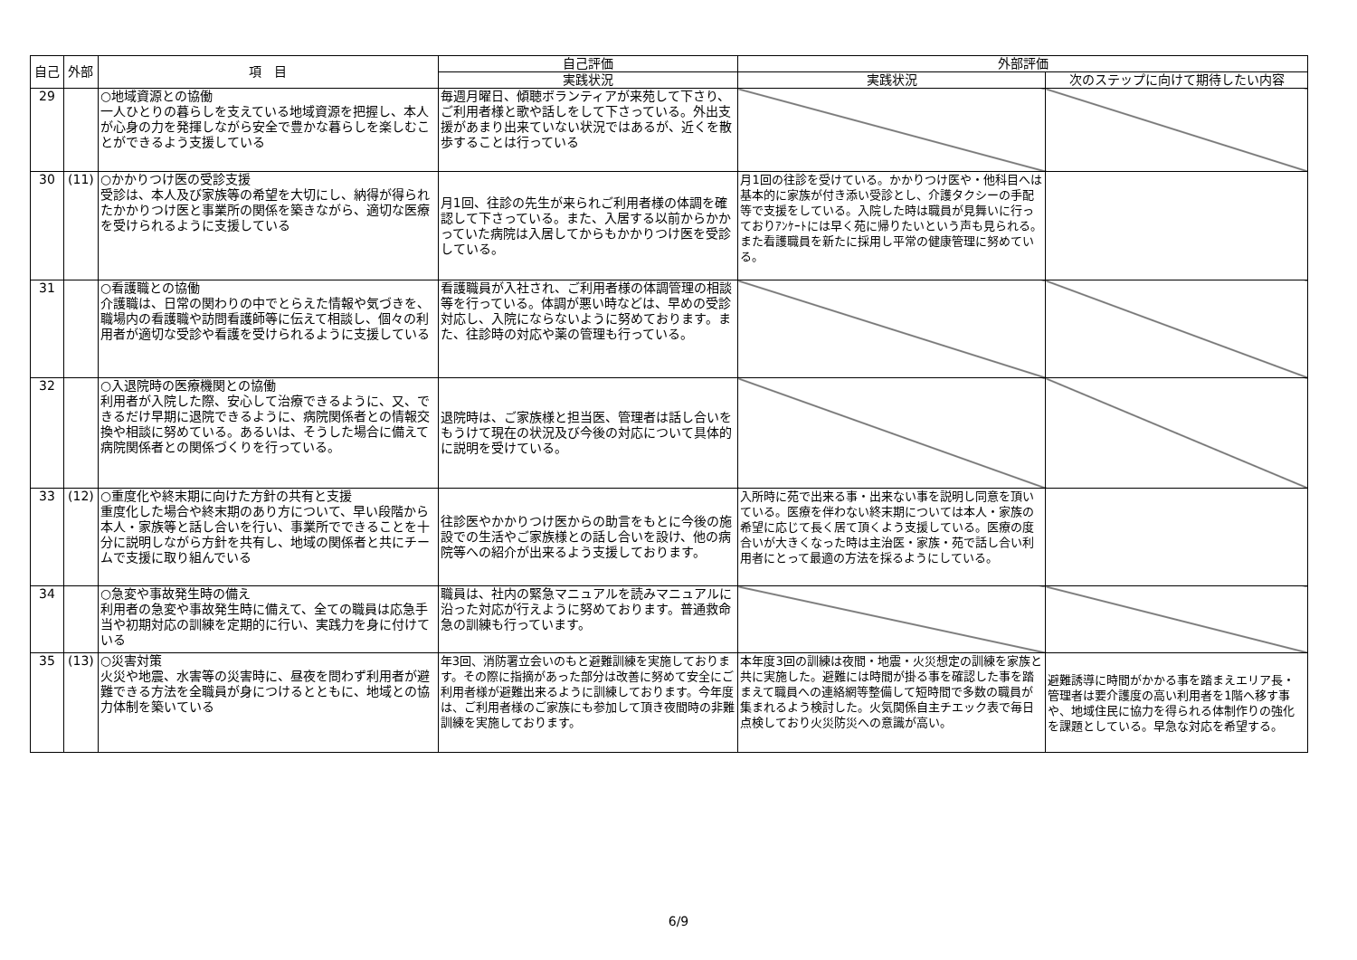| 自己 | 外部 | 項 目 | 自己評価 | 外部評価 | |
| --- | --- | --- | --- | --- | --- |
| | | | 実践状況 | 実践状況 | 次のステップに向けて期待したい内容 |
| 29 | | ○地域資源との協働 一人ひとりの暮らしを支えている地域資源を把握し、本人が心身の力を発揮しながら安全で豊かな暮らしを楽しむことができるよう支援している | 毎週月曜日、傾聴ボランティアが来苑して下さり、ご利用者様と歌や話しをして下さっている。外出支援があまり出来ていない状況ではあるが、近くを散歩することは行っている | | |
| 30 | (11) | ○かかりつけ医の受診支援 受診は、本人及び家族等の希望を大切にし、納得が得られたかかりつけ医と事業所の関係を築きながら、適切な医療を受けられるように支援している | 月1回、往診の先生が来られご利用者様の体調を確認して下さっている。また、入居する以前からかかっていた病院は入居してからもかかりつけ医を受診している。 | 月1回の往診を受けている。かかりつけ医や・他科目へは基本的に家族が付き添い受診とし、介護タクシーの手配等で支援をしている。入院した時は職員が見舞いに行っておりｱﾝｹｰﾄには早く苑に帰りたいという声も見られる。また看護職員を新たに採用し平常の健康管理に努めている。 | |
| 31 | | ○看護職との協働 介護職は、日常の関わりの中でとらえた情報や気づきを、職場内の看護職や訪問看護師等に伝えて相談し、個々の利用者が適切な受診や看護を受けられるように支援している | 看護職員が入社され、ご利用者様の体調管理の相談等を行っている。体調が悪い時などは、早めの受診対応し、入院にならないように努めております。また、往診時の対応や薬の管理も行っている。 | | |
| 32 | | ○入退院時の医療機関との協働 利用者が入院した際、安心して治療できるように、又、できるだけ早期に退院できるように、病院関係者との情報交換や相談に努めている。あるいは、そうした場合に備えて病院関係者との関係づくりを行っている。 | 退院時は、ご家族様と担当医、管理者は話し合いをもうけて現在の状況及び今後の対応について具体的に説明を受けている。 | | |
| 33 | (12) | ○重度化や終末期に向けた方針の共有と支援 重度化した場合や終末期のあり方について、早い段階から本人・家族等と話し合いを行い、事業所でできることを十分に説明しながら方針を共有し、地域の関係者と共にチームで支援に取り組んでいる | 往診医やかかりつけ医からの助言をもとに今後の施設での生活やご家族様との話し合いを設け、他の病院等への紹介が出来るよう支援しております。 | 入所時に苑で出来る事・出来ない事を説明し同意を頂いている。医療を伴わない終末期については本人・家族の希望に応じて長く居て頂くよう支援している。医療の度合いが大きくなった時は主治医・家族・苑で話し合い利用者にとって最適の方法を採るようにしている。 | |
| 34 | | ○急変や事故発生時の備え 利用者の急変や事故発生時に備えて、全ての職員は応急手当や初期対応の訓練を定期的に行い、実践力を身に付けている | 職員は、社内の緊急マニュアルを読みマニュアルに沿った対応が行えように努めております。普通救命急の訓練も行っています。 | | |
| 35 | (13) | ○災害対策 火災や地震、水害等の災害時に、昼夜を問わず利用者が避難できる方法を全職員が身につけるとともに、地域との協力体制を築いている | 年3回、消防署立会いのもと避難訓練を実施しております。その際に指摘があった部分は改善に努めて安全にご利用者様が避難出来るように訓練しております。今年度は、ご利用者様のご家族にも参加して頂き夜間時の非難訓練を実施しております。 | 本年度3回の訓練は夜間・地震・火災想定の訓練を家族と共に実施した。避難には時間が掛る事を確認した事を踏まえて職員への連絡網等整備して短時間で多数の職員が集まれるよう検討した。火気関係自主チエック表で毎日点検しており火災防災への意識が高い。 | 避難誘導に時間がかかる事を踏まえエリア長・管理者は要介護度の高い利用者を1階へ移す事や、地域住民に協力を得られる体制作りの強化を課題としている。早急な対応を希望する。 |
6/9